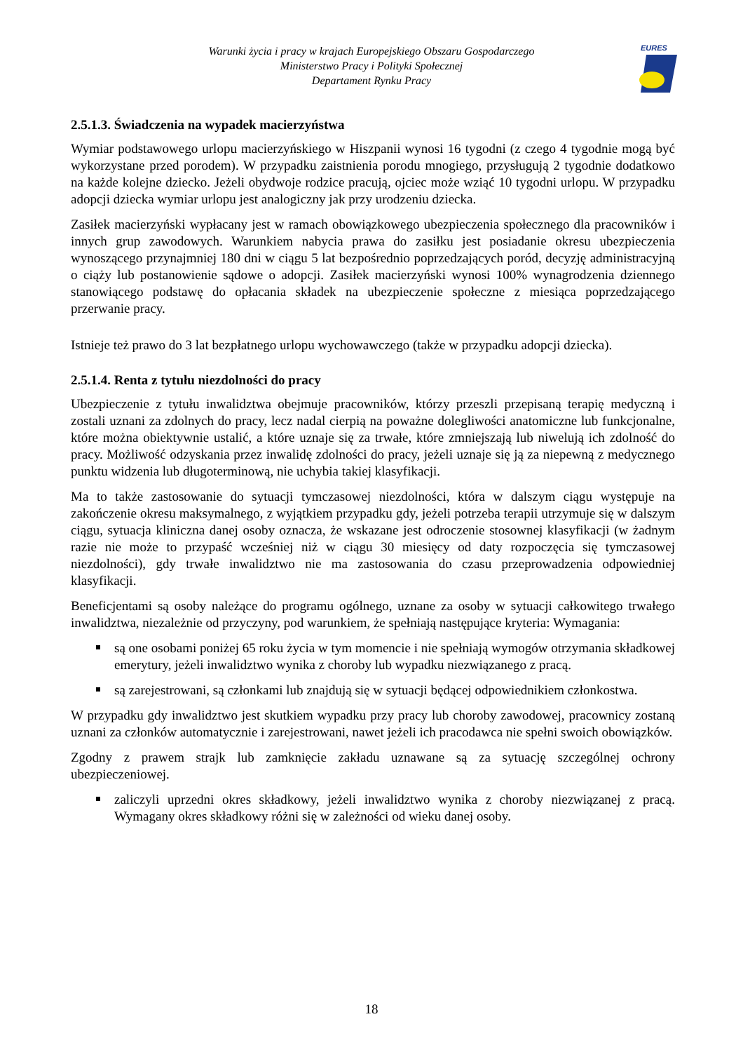Warunki życia i pracy w krajach Europejskiego Obszaru Gospodarczego
Ministerstwo Pracy i Polityki Społecznej
Departament Rynku Pracy
EURES
2.5.1.3. Świadczenia na wypadek macierzyństwa
Wymiar podstawowego urlopu macierzyńskiego w Hiszpanii wynosi 16 tygodni (z czego 4 tygodnie mogą być wykorzystane przed porodem). W przypadku zaistnienia porodu mnogiego, przysługują 2 tygodnie dodatkowo na każde kolejne dziecko. Jeżeli obydwoje rodzice pracują, ojciec może wziąć 10 tygodni urlopu. W przypadku adopcji dziecka wymiar urlopu jest analogiczny jak przy urodzeniu dziecka.
Zasiłek macierzyński wypłacany jest w ramach obowiązkowego ubezpieczenia społecznego dla pracowników i innych grup zawodowych. Warunkiem nabycia prawa do zasiłku jest posiadanie okresu ubezpieczenia wynoszącego przynajmniej 180 dni w ciągu 5 lat bezpośrednio poprzedzających poród, decyzję administracyjną o ciąży lub postanowienie sądowe o adopcji. Zasiłek macierzyński wynosi 100% wynagrodzenia dziennego stanowiącego podstawę do opłacania składek na ubezpieczenie społeczne z miesiąca poprzedzającego przerwanie pracy.
Istnieje też prawo do 3 lat bezpłatnego urlopu wychowawczego (także w przypadku adopcji dziecka).
2.5.1.4. Renta z tytułu niezdolności do pracy
Ubezpieczenie z tytułu inwalidztwa obejmuje pracowników, którzy przeszli przepisaną terapię medyczną i zostali uznani za zdolnych do pracy, lecz nadal cierpią na poważne dolegliwości anatomiczne lub funkcjonalne, które można obiektywnie ustalić, a które uznaje się za trwałe, które zmniejszają lub niwelują ich zdolność do pracy. Możliwość odzyskania przez inwalidę zdolności do pracy, jeżeli uznaje się ją za niepewną z medycznego punktu widzenia lub długoterminową, nie uchybia takiej klasyfikacji.
Ma to także zastosowanie do sytuacji tymczasowej niezdolności, która w dalszym ciągu występuje na zakończenie okresu maksymalnego, z wyjątkiem przypadku gdy, jeżeli potrzeba terapii utrzymuje się w dalszym ciągu, sytuacja kliniczna danej osoby oznacza, że wskazane jest odroczenie stosownej klasyfikacji (w żadnym razie nie może to przypaść wcześniej niż w ciągu 30 miesięcy od daty rozpoczęcia się tymczasowej niezdolności), gdy trwałe inwalidztwo nie ma zastosowania do czasu przeprowadzenia odpowiedniej klasyfikacji.
Beneficjentami są osoby należące do programu ogólnego, uznane za osoby w sytuacji całkowitego trwałego inwalidztwa, niezależnie od przyczyny, pod warunkiem, że spełniają następujące kryteria: Wymagania:
są one osobami poniżej 65 roku życia w tym momencie i nie spełniają wymogów otrzymania składkowej emerytury, jeżeli inwalidztwo wynika z choroby lub wypadku niezwiązanego z pracą.
są zarejestrowani, są członkami lub znajdują się w sytuacji będącej odpowiednikiem członkostwa.
W przypadku gdy inwalidztwo jest skutkiem wypadku przy pracy lub choroby zawodowej, pracownicy zostaną uznani za członków automatycznie i zarejestrowani, nawet jeżeli ich pracodawca nie spełni swoich obowiązków.
Zgodny z prawem strajk lub zamknięcie zakładu uznawane są za sytuację szczególnej ochrony ubezpieczeniowej.
zaliczyli uprzedni okres składkowy, jeżeli inwalidztwo wynika z choroby niezwiązanej z pracą. Wymagany okres składkowy różni się w zależności od wieku danej osoby.
18